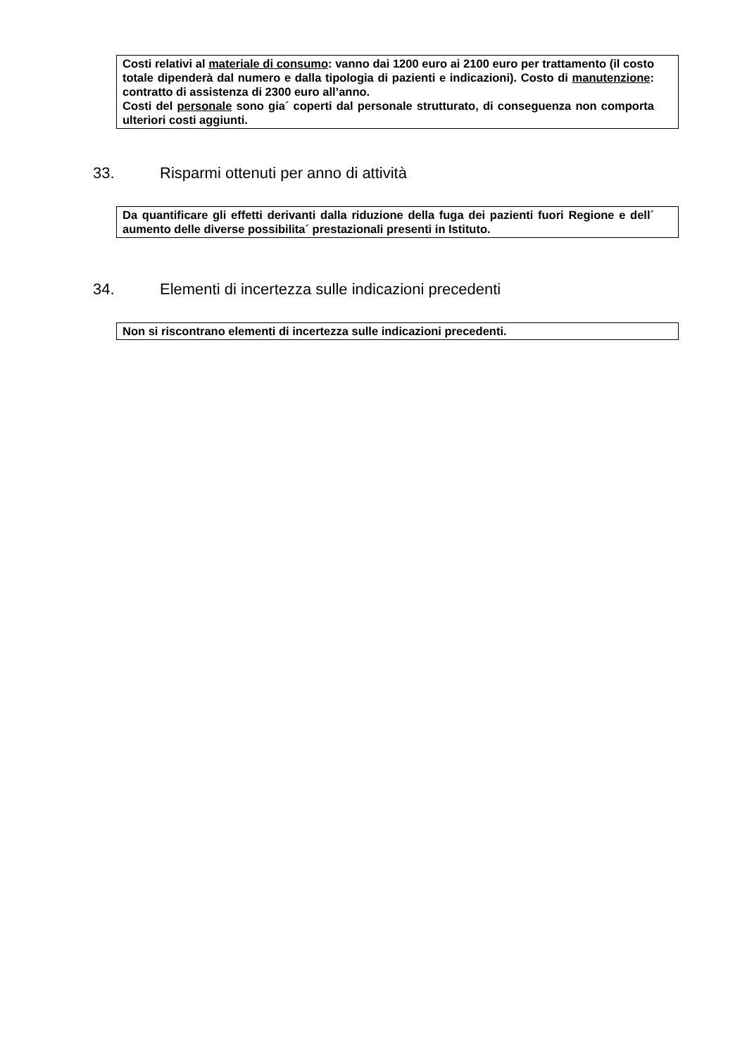Costi relativi al materiale di consumo: vanno dai 1200 euro ai 2100 euro per trattamento (il costo totale dipenderà dal numero e dalla tipologia di pazienti e indicazioni). Costo di manutenzione: contratto di assistenza di 2300 euro all’anno.
Costi del personale sono gia´ coperti dal personale strutturato, di conseguenza non comporta ulteriori costi aggiunti.
33. Risparmi ottenuti per anno di attività
Da quantificare gli effetti derivanti dalla riduzione della fuga dei pazienti fuori Regione e dell´ aumento delle diverse possibilita´ prestazionali presenti in Istituto.
34. Elementi di incertezza sulle indicazioni precedenti
Non si riscontrano elementi di incertezza sulle indicazioni precedenti.